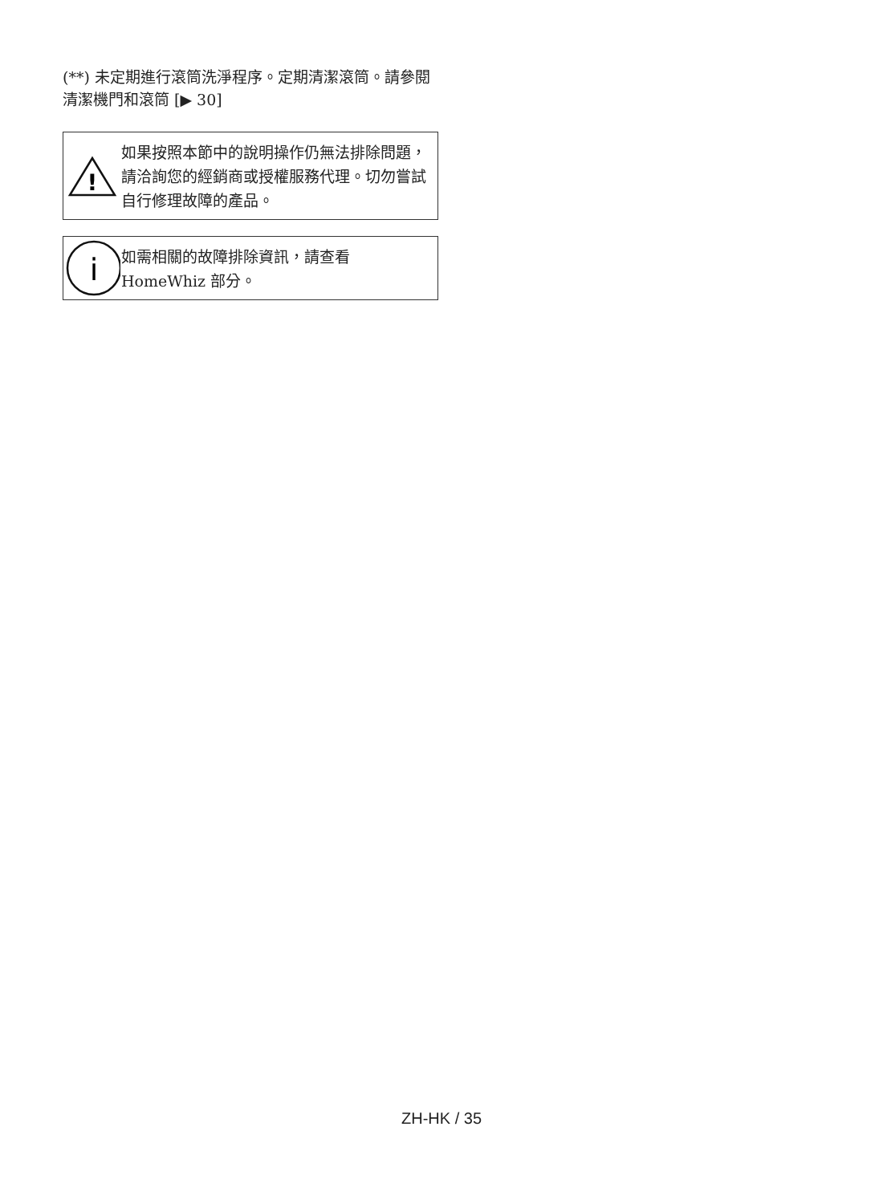(**) 未定期進行滾筒洗淨程序。定期清潔滾筒。請參閱 清潔機門和滾筒 [▶ 30]
!
如果按照本節中的說明操作仍無法排除問題，請洽詢您的經銷商或授權服務代理。切勿嘗試自行修理故障的產品。
i
如需相關的故障排除資訊，請查看 HomeWhiz 部分。
ZH-HK / 35